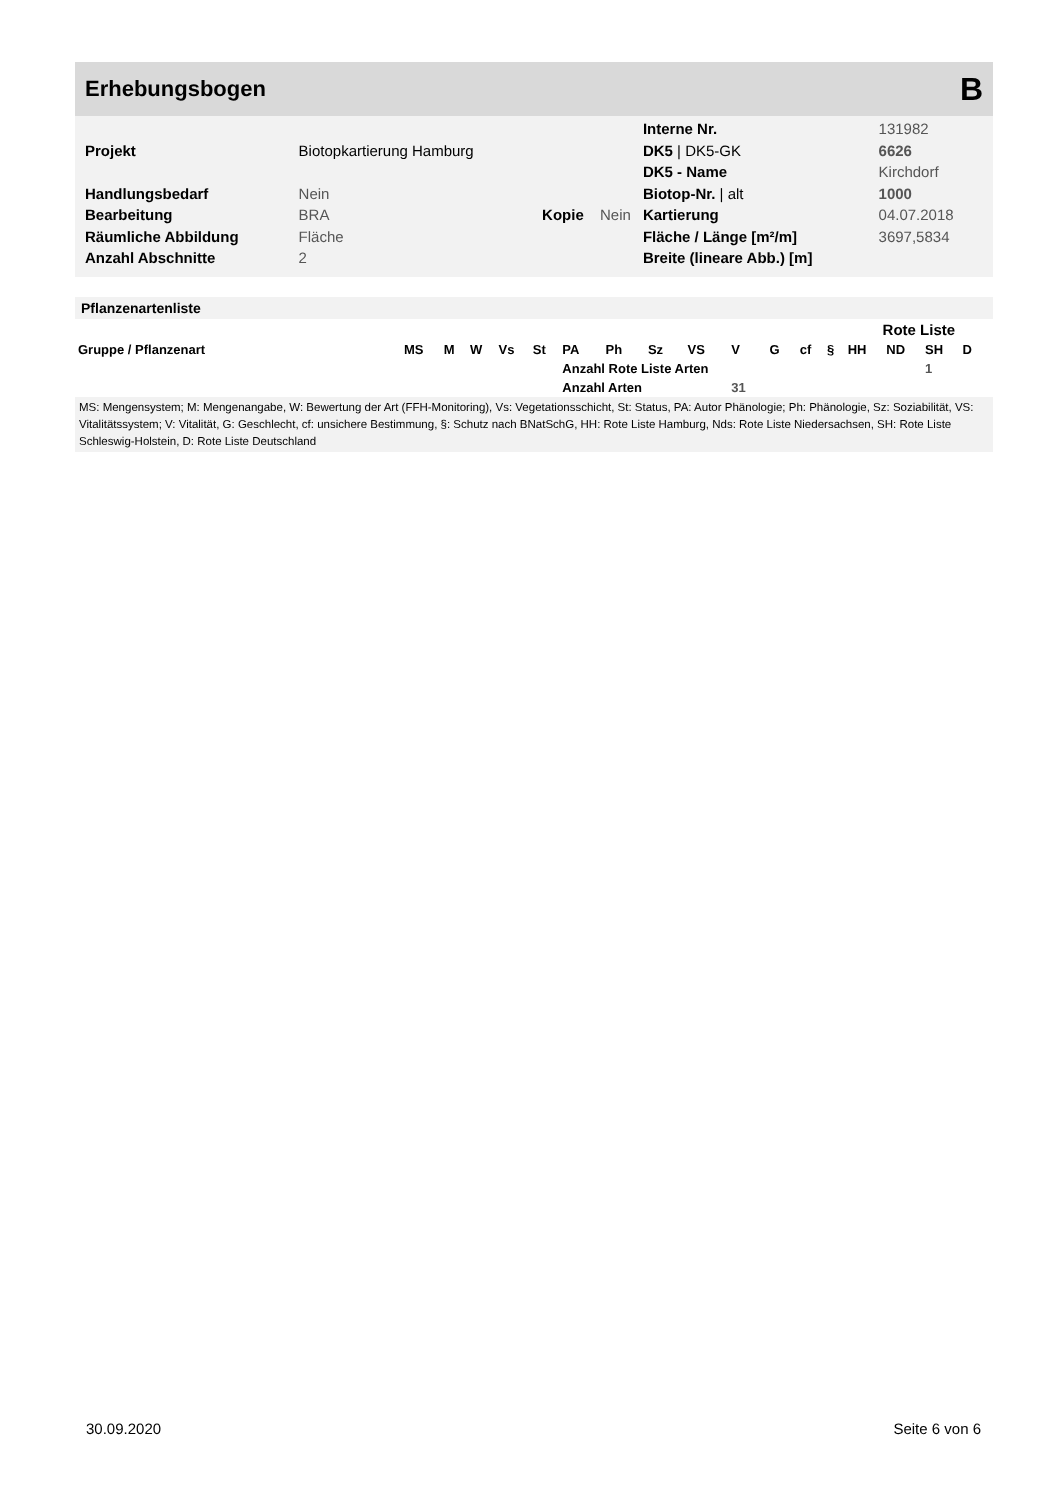Erhebungsbogen B
| | | | | Interne Nr. | 131982 |
| Projekt | Biotopkartierung Hamburg | | | DK5 / DK5-GK | 6626 |
| | | | | DK5 - Name | Kirchdorf |
| Handlungsbedarf | Nein | | | Biotop-Nr. / alt | 1000 |
| Bearbeitung | BRA | Kopie | Nein | Kartierung | 04.07.2018 |
| Räumliche Abbildung | Fläche | | | Fläche / Länge [m²/m] | 3697,5834 |
| Anzahl Abschnitte | 2 | | | Breite (lineare Abb.) [m] | |
Pflanzenartenliste
| | | | | | | | | | | | | | | Rote Liste | | | | |
| --- | --- | --- | --- | --- | --- | --- | --- | --- | --- | --- | --- | --- | --- | --- | --- | --- | --- | --- |
| Gruppe / Pflanzenart | MS | M | W | Vs | St | PA | Ph | Sz | VS | V | G | cf | § | HH | ND | SH | D | |
| | | | | | | Anzahl Rote Liste Arten | | | | | | | | | | 1 | | |
| | | | | | | Anzahl Arten | | | | 31 | | | | | | | | |
MS: Mengensystem; M: Mengenangabe, W: Bewertung der Art (FFH-Monitoring), Vs: Vegetationsschicht, St: Status, PA: Autor Phänologie; Ph: Phänologie, Sz: Soziabilität, VS: Vitalitätssystem; V: Vitalität, G: Geschlecht, cf: unsichere Bestimmung, §: Schutz nach BNatSchG, HH: Rote Liste Hamburg, Nds: Rote Liste Niedersachsen, SH: Rote Liste Schleswig-Holstein, D: Rote Liste Deutschland
30.09.2020 Seite 6 von 6